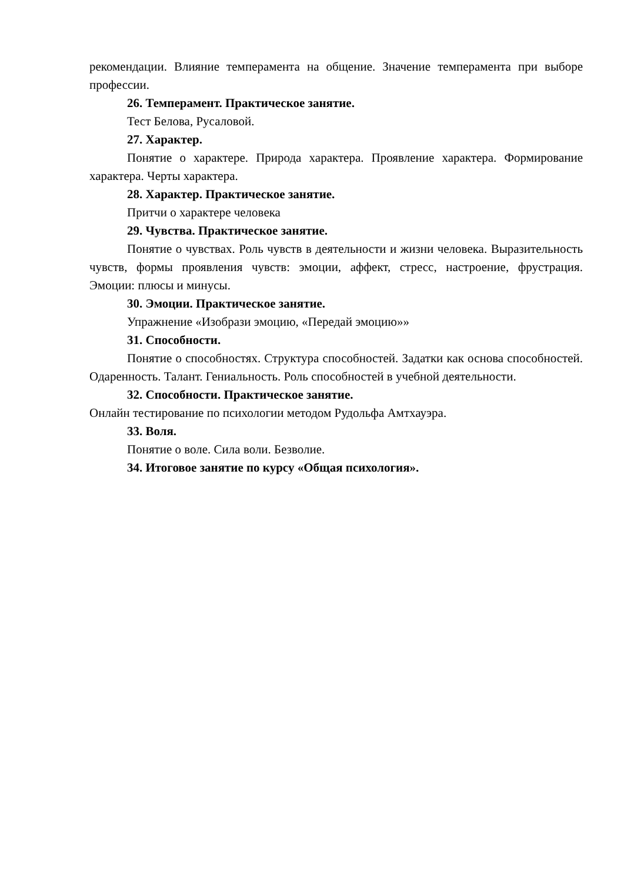рекомендации. Влияние темперамента на общение. Значение темперамента при выборе профессии.
26. Темперамент. Практическое занятие.
Тест Белова, Русаловой.
27. Характер.
Понятие о характере. Природа характера. Проявление характера. Формирование характера. Черты характера.
28. Характер. Практическое занятие.
Притчи о характере человека
29. Чувства. Практическое занятие.
Понятие о чувствах. Роль чувств в деятельности и жизни человека. Выразительность чувств, формы проявления чувств: эмоции, аффект, стресс, настроение, фрустрация. Эмоции: плюсы и минусы.
30. Эмоции. Практическое занятие.
Упражнение «Изобрази эмоцию, «Передай эмоцию»»
31. Способности.
Понятие о способностях. Структура способностей. Задатки как основа способностей. Одаренность. Талант. Гениальность. Роль способностей в учебной деятельности.
32. Способности. Практическое занятие.
Онлайн тестирование по психологии методом Рудольфа Амтхауэра.
33. Воля.
Понятие о воле. Сила воли. Безволие.
34. Итоговое занятие по курсу «Общая психология».